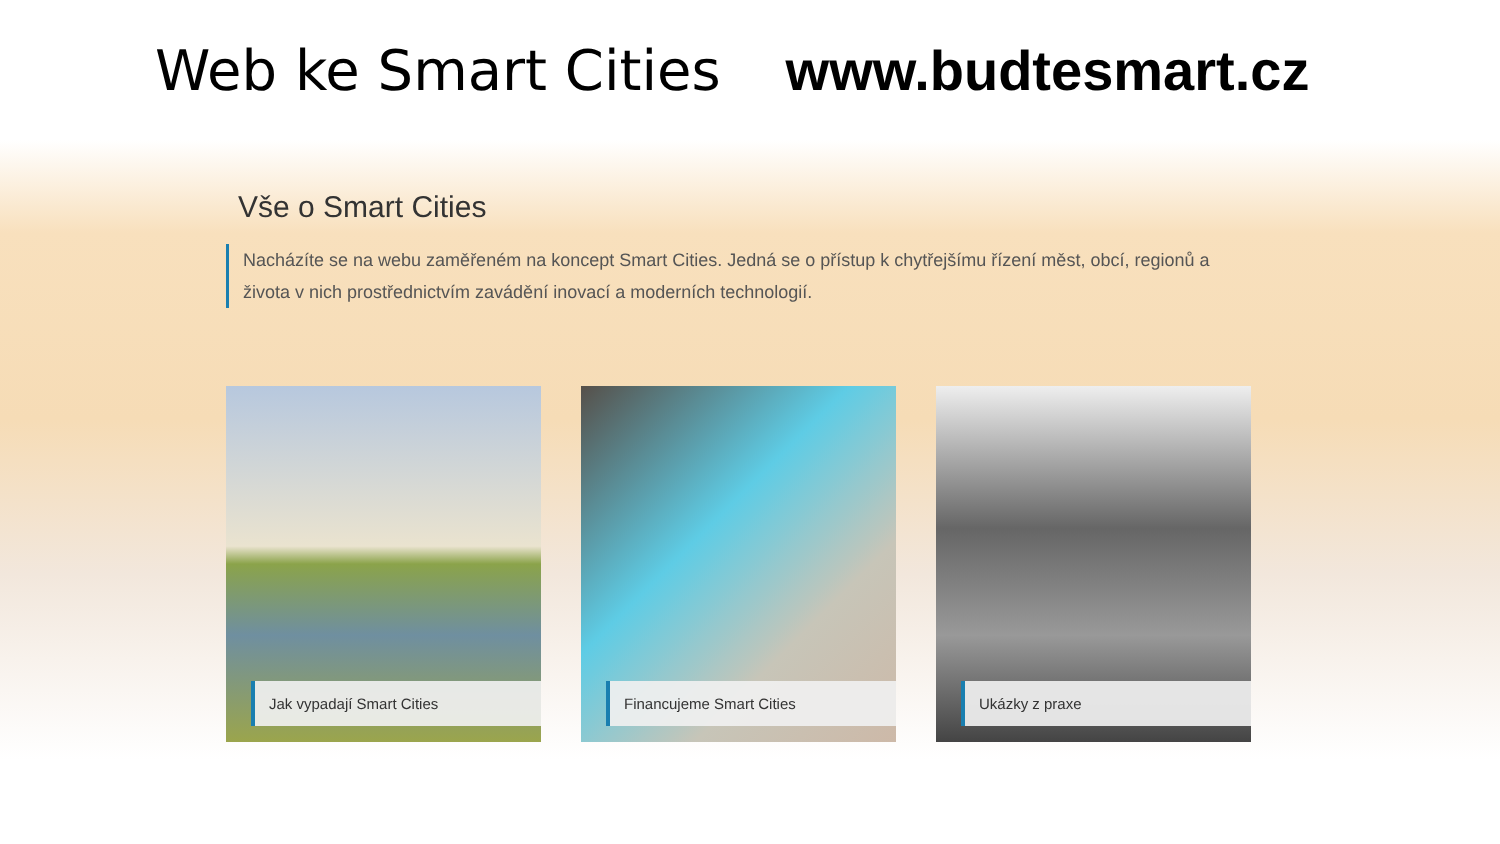Web ke Smart Cities www.budtesmart.cz
Vše o Smart Cities
Nacházíte se na webu zaměřeném na koncept Smart Cities. Jedná se o přístup k chytřejšímu řízení měst, obcí, regionů a života v nich prostřednictvím zavádění inovací a moderních technologií.
Jak vypadají Smart Cities Financujeme Smart Cities Ukázky z praxe